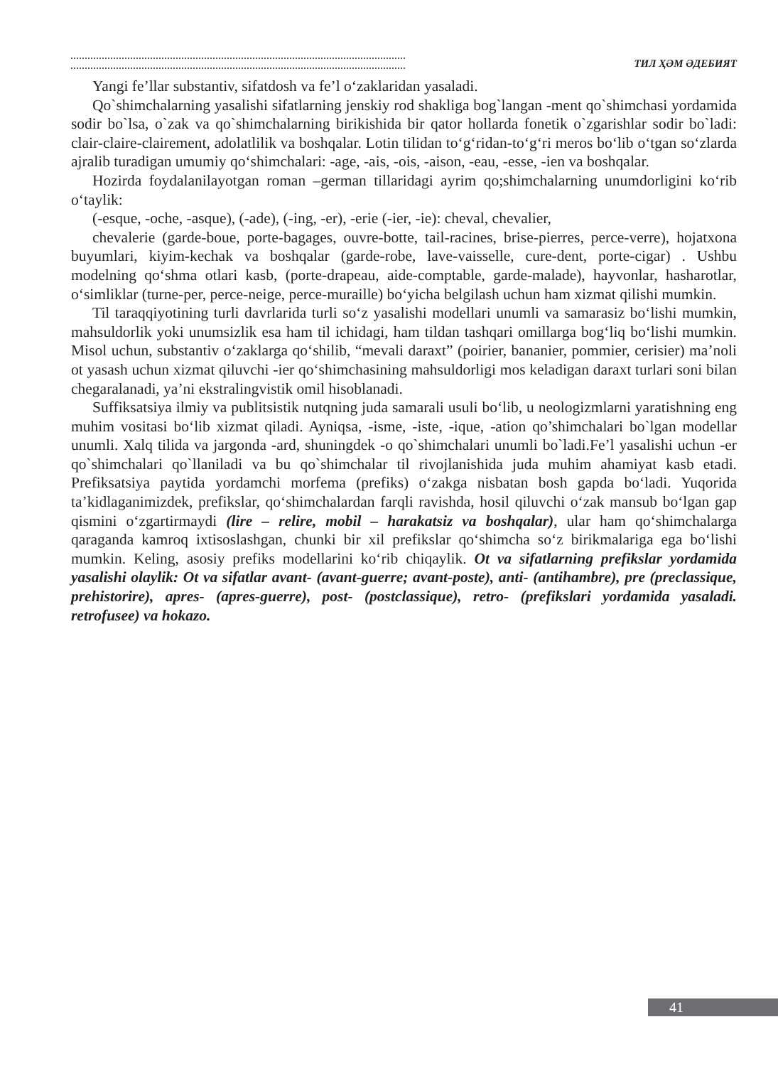ТИЛ ҲӘМ ӘДЕБИЯТ
Yangi fe’llar substantiv, sifatdosh va fe’l o‘zaklaridan yasaladi.
Qo`shimchalarning yasalishi sifatlarning jenskiy rod shakliga bog`langan -ment qo`shimchasi yordamida sodir bo`lsa, o`zak va qo`shimchalarning birikishida bir qator hollarda fonetik o`zgarishlar sodir bo`ladi: clair-claire-clairement, adolatlilik va boshqalar. Lotin tilidan to‘g‘ridan-to‘g‘ri meros bo‘lib o‘tgan so‘zlarda ajralib turadigan umumiy qo‘shimchalari: -age, -ais, -ois, -aison, -eau, -esse, -ien va boshqalar.
Hozirda foydalanilayotgan roman –german tillaridagi ayrim qo;shimchalarning unumdorligini ko‘rib o‘taylik:
(-esque, -oche, -asque), (-ade), (-ing, -er), -erie (-ier, -ie): cheval, chevalier,
chevalerie (garde-boue, porte-bagages, ouvre-botte, tail-racines, brise-pierres, perce-verre), hojatxona buyumlari, kiyim-kechak va boshqalar (garde-robe, lave-vaisselle, cure-dent, porte-cigar) . Ushbu modelning qo‘shma otlari kasb, (porte-drapeau, aide-comptable, garde-malade), hayvonlar, hasharotlar, o‘simliklar (turne-per, perce-neige, perce-muraille) bo‘yicha belgilash uchun ham xizmat qilishi mumkin.
Til taraqqiyotining turli davrlarida turli so‘z yasalishi modellari unumli va samarasiz bo‘lishi mumkin, mahsuldorlik yoki unumsizlik esa ham til ichidagi, ham tildan tashqari omillarga bog‘liq bo‘lishi mumkin. Misol uchun, substantiv o‘zaklarga qo‘shilib, “mevali daraxt” (poirier, bananier, pommier, cerisier) ma’noli ot yasash uchun xizmat qiluvchi -ier qo‘shimchasining mahsuldorligi mos keladigan daraxt turlari soni bilan chegaralanadi, ya’ni ekstralingvistik omil hisoblanadi.
Suffiksatsiya ilmiy va publitsistik nutqning juda samarali usuli bo‘lib, u neologizmlarni yaratishning eng muhim vositasi bo‘lib xizmat qiladi. Ayniqsa, -isme, -iste, -ique, -ation qo’shimchalari bo`lgan modellar unumli. Xalq tilida va jargonda -ard, shuningdek -o qo`shimchalari unumli bo`ladi.Fe’l yasalishi uchun -er qo`shimchalari qo`llaniladi va bu qo`shimchalar til rivojlanishida juda muhim ahamiyat kasb etadi. Prefiksatsiya paytida yordamchi morfema (prefiks) o‘zakga nisbatan bosh gapda bo‘ladi. Yuqorida ta’kidlaganimizdek, prefikslar, qo‘shimchalardan farqli ravishda, hosil qiluvchi o‘zak mansub bo‘lgan gap qismini o‘zgartirmaydi (lire – relire, mobil – harakatsiz va boshqalar), ular ham qo‘shimchalarga qaraganda kamroq ixtisoslashgan, chunki bir xil prefikslar qo‘shimcha so‘z birikmalariga ega bo‘lishi mumkin. Keling, asosiy prefiks modellarini ko‘rib chiqaylik. Ot va sifatlarning prefikslar yordamida yasalishi olaylik: Ot va sifatlar avant- (avant-guerre; avant-poste), anti- (antihambre), pre (preclassique, prehistorire), apres- (apres-guerre), post- (postclassique), retro- (prefikslari yordamida yasaladi. retrofusee) va hokazo.
41